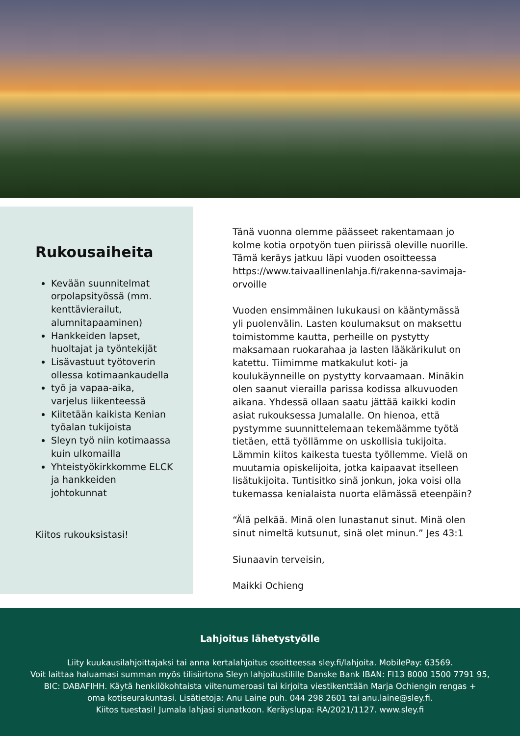Rukousaiheita
Kevään suunnitelmat orpolapsityössä (mm. kenttävierailut, alumnitapaaminen)
Hankkeiden lapset, huoltajat ja työntekijät
Lisävastuut työtoverin ollessa kotimaankaudella
työ ja vapaa-aika, varjelus liikenteessä
Kiitetään kaikista Kenian työalan tukijoista
Sleyn työ niin kotimaassa kuin ulkomailla
Yhteistyökirkkomme ELCK ja hankkeiden johtokunnat
Kiitos rukouksistasi!
Tänä vuonna olemme päässeet rakentamaan jo kolme kotia orpotyön tuen piirissä oleville nuorille. Tämä keräys jatkuu läpi vuoden osoitteessa https://www.taivaallinenlahja.fi/rakenna-savimaja-orvoille
Vuoden ensimmäinen lukukausi on kääntymässä yli puolenvälin. Lasten koulumaksut on maksettu toimistomme kautta, perheille on pystytty maksamaan ruokarahaa ja lasten lääkärikulut on katettu. Tiimimme matkakulut koti- ja koulukäynneille on pystytty korvaamaan. Minäkin olen saanut vierailla parissa kodissa alkuvuoden aikana. Yhdessä ollaan saatu jättää kaikki kodin asiat rukouksessa Jumalalle. On hienoa, että pystymme suunnittelemaan tekemäämme työtä tietäen, että työllämme on uskollisia tukijoita. Lämmin kiitos kaikesta tuesta työllemme. Vielä on muutamia opiskelijoita, jotka kaipaavat itselleen lisätukijoita. Tuntisitko sinä jonkun, joka voisi olla tukemassa kenialaista nuorta elämässä eteenpäin?
“Älä pelkää. Minä olen lunastanut sinut. Minä olen sinut nimeltä kutsunut, sinä olet minun.” Jes 43:1
Siunaavin terveisin,
Maikki Ochieng
Lahjoitus lähetystyölle
Liity kuukausilahjoittajaksi tai anna kertalahjoitus osoitteessa sley.fi/lahjoita. MobilePay: 63569.
Voit laittaa haluamasi summan myös tilisiirtona Sleyn lahjoitustilille Danske Bank IBAN: FI13 8000 1500 7791 95,
BIC: DABAFIHH. Käytä henkilökohtaista viitenumeroasi tai kirjoita viestikenttään Marja Ochiengin rengas +
oma kotiseurakuntasi. Lisätietoja: Anu Laine puh. 044 298 2601 tai anu.laine@sley.fi.
Kiitos tuestasi! Jumala lahjasi siunatkoon. Keräyslupa: RA/2021/1127. www.sley.fi